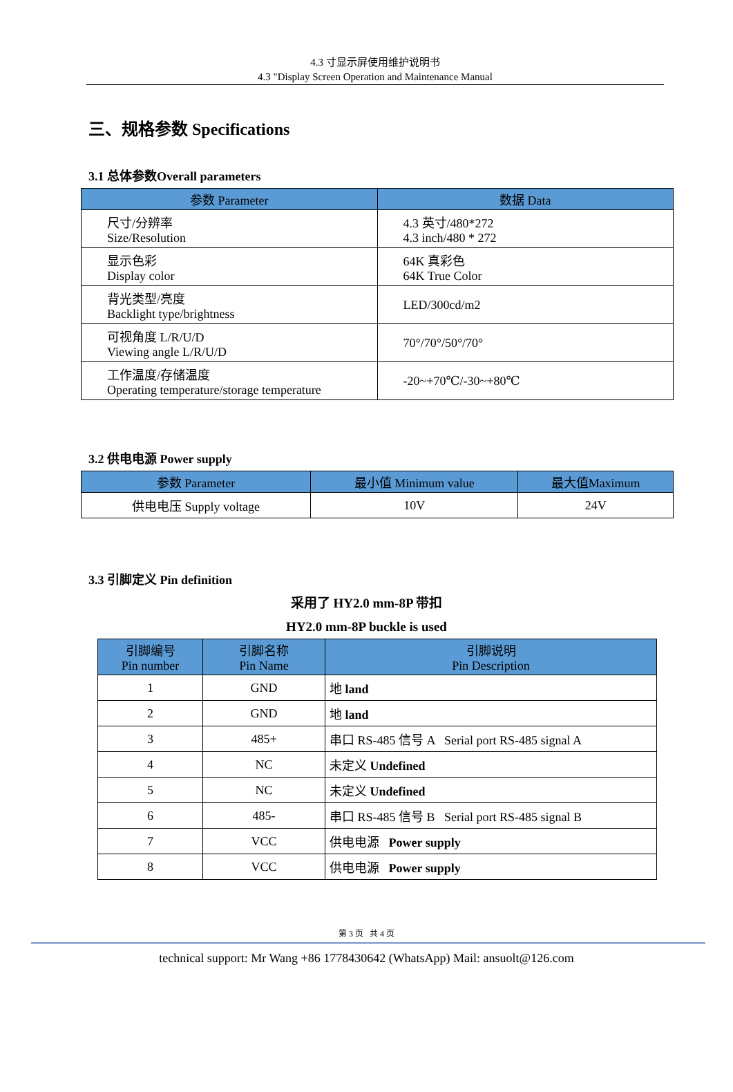4.3 寸显示屏使用维护说明书
4.3 "Display Screen Operation and Maintenance Manual
三、规格参数 Specifications
3.1 总体参数Overall parameters
| 参数 Parameter | 数据 Data |
| --- | --- |
| 尺寸/分辨率 Size/Resolution | 4.3 英寸/480*272 4.3 inch/480 * 272 |
| 显示色彩 Display color | 64K 真彩色 64K True Color |
| 背光类型/亮度 Backlight type/brightness | LED/300cd/m2 |
| 可视角度 L/R/U/D Viewing angle L/R/U/D | 70°/70°/50°/70° |
| 工作温度/存储温度 Operating temperature/storage temperature | -20~+70℃/-30~+80℃ |
3.2 供电电源 Power supply
| 参数 Parameter | 最小值 Minimum value | 最大值Maximum |
| --- | --- | --- |
| 供电电压 Supply voltage | 10V | 24V |
3.3 引脚定义 Pin definition
采用了 HY2.0 mm-8P 带扣
HY2.0 mm-8P buckle is used
| 引脚编号 Pin number | 引脚名称 Pin Name | 引脚说明 Pin Description |
| --- | --- | --- |
| 1 | GND | 地 land |
| 2 | GND | 地 land |
| 3 | 485+ | 串口 RS-485 信号 A Serial port RS-485 signal A |
| 4 | NC | 未定义 Undefined |
| 5 | NC | 未定义 Undefined |
| 6 | 485- | 串口 RS-485 信号 B Serial port RS-485 signal B |
| 7 | VCC | 供电电源 Power supply |
| 8 | VCC | 供电电源 Power supply |
第 3 页 共 4 页
technical support: Mr Wang +86 1778430642 (WhatsApp) Mail: ansuolt@126.com